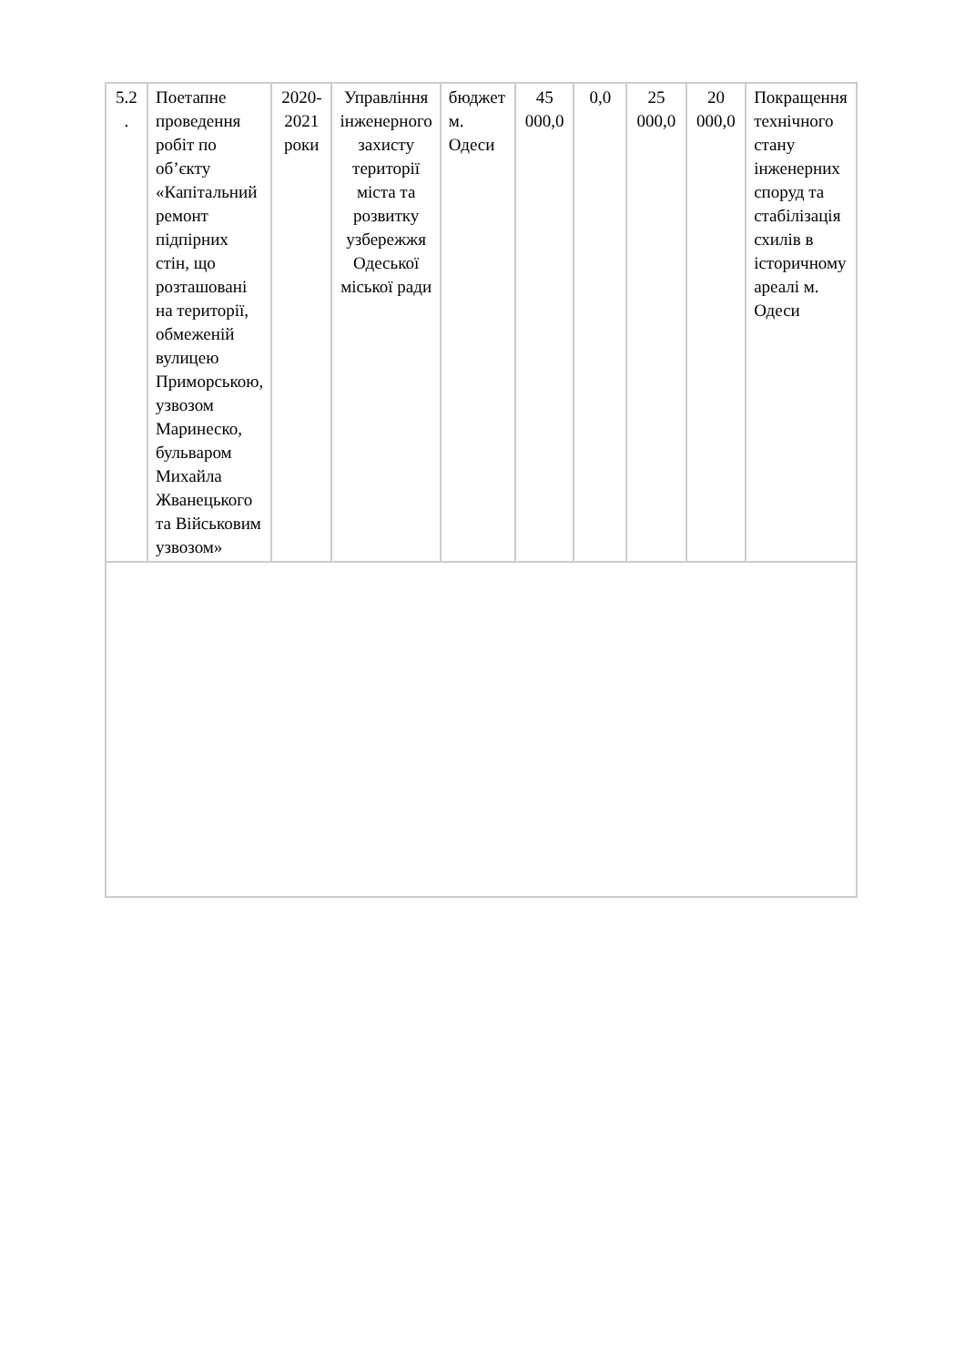| 5.2 . | Поетапне проведення робіт по об’єкту «Капітальний ремонт підпірних стін, що розташовані на території, обмеженій вулицею Приморською, узвозом Маринеско, бульваром Михайла Жванецького та Військовим узвозом» | 2020-2021 роки | Управління інженерного захисту території міста та розвитку узбережжя Одеської міської ради | бюджет м. Одеси | 45 000,0 | 0,0 | 25 000,0 | 20 000,0 | Покращення технічного стану інженерних споруд та стабілізація схилів в історичному ареалі м. Одеси |